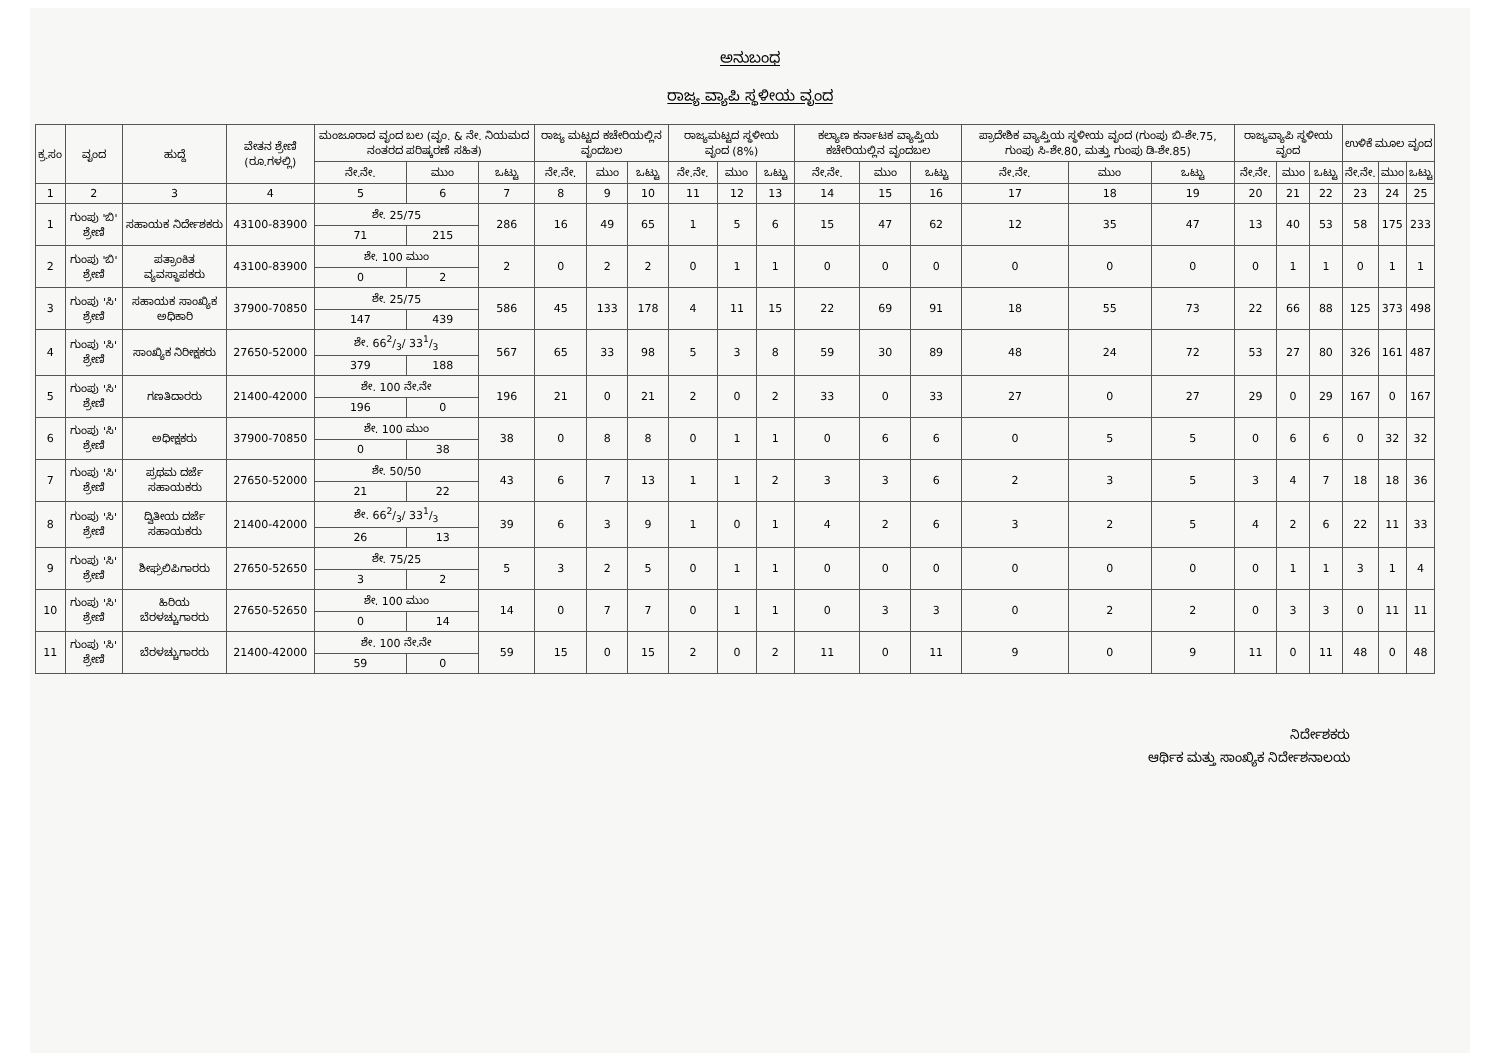ಅನುಬಂಧ
ರಾಜ್ಯ ವ್ಯಾಪಿ ಸ್ಥಳೀಯ ವೃಂದ
| ಕ್ರ.ಸಂ | ವೃಂದ | ಹುದ್ದೆ | ವೇತನ ಶ್ರೇಣಿ (ರೂ.ಗಳಲ್ಲಿ) | ಮಂಜೂರಾದ ವೃಂದ ಬಲ (ವೃಂ. & ನೇ. ನಿಯಮದ ನಂತರದ ಪರಿಷ್ಕರಣೆ ಸಹಿತ) | | | ರಾಜ್ಯ ಮಟ್ಟದ ಕಚೇರಿಯಲ್ಲಿನ ವೃಂದಬಲ | | | ರಾಜ್ಯಮಟ್ಟದ ಸ್ಥಳೀಯ ವೃಂದ (8%) | | | ಕಲ್ಯಾಣ ಕರ್ನಾಟಕ ವ್ಯಾಪ್ತಿಯ ಕಚೇರಿಯಲ್ಲಿನ ವೃಂದಬಲ | | | ಪ್ರಾದೇಶಿಕ ವ್ಯಾಪ್ತಿಯ ಸ್ಥಳೀಯ ವೃಂದ (ಗುಂಪು ಬಿ-ಶೇ.75, ಗುಂಪು ಸಿ-ಶೇ.80, ಮತ್ತು ಗುಂಪು ಡಿ-ಶೇ.85) | | | ರಾಜ್ಯವ್ಯಾಪಿ ಸ್ಥಳೀಯ ವೃಂದ | | | ಉಳಿಕೆ ಮೂಲ ವೃಂದ | | |
| --- | --- | --- | --- | --- | --- | --- | --- | --- | --- | --- | --- | --- | --- | --- | --- | --- | --- | --- | --- | --- | --- | --- | --- | --- |
| | | | | ನೇ.ನೇ. | ಮುಂ | ಒಟ್ಟು | ನೇ.ನೇ. | ಮುಂ | ಒಟ್ಟು | ನೇ.ನೇ. | ಮುಂ | ಒಟ್ಟು | ನೇ.ನೇ. | ಮುಂ | ಒಟ್ಟು | ನೇ.ನೇ. | ಮುಂ | ಒಟ್ಟು | ನೇ.ನೇ. | ಮುಂ | ಒಟ್ಟು | ನೇ.ನೇ. | ಮುಂ | ಒಟ್ಟು |
| 1 | 2 | 3 | 4 | 5 | 6 | 7 | 8 | 9 | 10 | 11 | 12 | 13 | 14 | 15 | 16 | 17 | 18 | 19 | 20 | 21 | 22 | 23 | 24 | 25 |
| 1 | ಗುಂಪು 'ಬಿ' ಶ್ರೇಣಿ | ಸಹಾಯಕ ನಿರ್ದೇಶಕರು | 43100-83900 | ಶೇ. 25/75 | | 286 | 16 | 49 | 65 | 1 | 5 | 6 | 15 | 47 | 62 | 12 | 35 | 47 | 13 | 40 | 53 | 58 | 175 | 233 |
| | | | | 71 | 215 | | | | | | | | | | | | | | | | | | | |
| 2 | ಗುಂಪು 'ಬಿ' ಶ್ರೇಣಿ | ಪತ್ರಾಂಕಿತ ವ್ಯವಸ್ಥಾಪಕರು | 43100-83900 | ಶೇ. 100 ಮುಂ | | 2 | 0 | 2 | 2 | 0 | 1 | 1 | 0 | 0 | 0 | 0 | 0 | 0 | 0 | 1 | 1 | 0 | 1 | 1 |
| | | | | 0 | 2 | | | | | | | | | | | | | | | | | | | |
| 3 | ಗುಂಪು 'ಸಿ' ಶ್ರೇಣಿ | ಸಹಾಯಕ ಸಾಂಖ್ಯಿಕ ಅಧಿಕಾರಿ | 37900-70850 | ಶೇ. 25/75 | | 586 | 45 | 133 | 178 | 4 | 11 | 15 | 22 | 69 | 91 | 18 | 55 | 73 | 22 | 66 | 88 | 125 | 373 | 498 |
| | | | | 147 | 439 | | | | | | | | | | | | | | | | | | | |
| 4 | ಗುಂಪು 'ಸಿ' ಶ್ರೇಣಿ | ಸಾಂಖ್ಯಿಕ ನಿರೀಕ್ಷಕರು | 27650-52000 | ಶೇ. 662/3/ 331/3 | | 567 | 65 | 33 | 98 | 5 | 3 | 8 | 59 | 30 | 89 | 48 | 24 | 72 | 53 | 27 | 80 | 326 | 161 | 487 |
| | | | | 379 | 188 | | | | | | | | | | | | | | | | | | | |
| 5 | ಗುಂಪು 'ಸಿ' ಶ್ರೇಣಿ | ಗಣತಿದಾರರು | 21400-42000 | ಶೇ. 100 ನೇ.ನೇ | | 196 | 21 | 0 | 21 | 2 | 0 | 2 | 33 | 0 | 33 | 27 | 0 | 27 | 29 | 0 | 29 | 167 | 0 | 167 |
| | | | | 196 | 0 | | | | | | | | | | | | | | | | | | | |
| 6 | ಗುಂಪು 'ಸಿ' ಶ್ರೇಣಿ | ಅಧೀಕ್ಷಕರು | 37900-70850 | ಶೇ. 100 ಮುಂ | | 38 | 0 | 8 | 8 | 0 | 1 | 1 | 0 | 6 | 6 | 0 | 5 | 5 | 0 | 6 | 6 | 0 | 32 | 32 |
| | | | | 0 | 38 | | | | | | | | | | | | | | | | | | | |
| 7 | ಗುಂಪು 'ಸಿ' ಶ್ರೇಣಿ | ಪ್ರಥಮ ದರ್ಜೆ ಸಹಾಯಕರು | 27650-52000 | ಶೇ. 50/50 | | 43 | 6 | 7 | 13 | 1 | 1 | 2 | 3 | 3 | 6 | 2 | 3 | 5 | 3 | 4 | 7 | 18 | 18 | 36 |
| | | | | 21 | 22 | | | | | | | | | | | | | | | | | | | |
| 8 | ಗುಂಪು 'ಸಿ' ಶ್ರೇಣಿ | ದ್ವಿತೀಯ ದರ್ಜೆ ಸಹಾಯಕರು | 21400-42000 | ಶೇ. 662/3/ 331/3 | | 39 | 6 | 3 | 9 | 1 | 0 | 1 | 4 | 2 | 6 | 3 | 2 | 5 | 4 | 2 | 6 | 22 | 11 | 33 |
| | | | | 26 | 13 | | | | | | | | | | | | | | | | | | | |
| 9 | ಗುಂಪು 'ಸಿ' ಶ್ರೇಣಿ | ಶೀಘ್ರಲಿಪಿಗಾರರು | 27650-52650 | ಶೇ. 75/25 | | 5 | 3 | 2 | 5 | 0 | 1 | 1 | 0 | 0 | 0 | 0 | 0 | 0 | 0 | 1 | 1 | 3 | 1 | 4 |
| | | | | 3 | 2 | | | | | | | | | | | | | | | | | | | |
| 10 | ಗುಂಪು 'ಸಿ' ಶ್ರೇಣಿ | ಹಿರಿಯ ಬೆರಳಚ್ಚುಗಾರರು | 27650-52650 | ಶೇ. 100 ಮುಂ | | 14 | 0 | 7 | 7 | 0 | 1 | 1 | 0 | 3 | 3 | 0 | 2 | 2 | 0 | 3 | 3 | 0 | 11 | 11 |
| | | | | 0 | 14 | | | | | | | | | | | | | | | | | | | |
| 11 | ಗುಂಪು 'ಸಿ' ಶ್ರೇಣಿ | ಬೆರಳಚ್ಚುಗಾರರು | 21400-42000 | ಶೇ. 100 ನೇ.ನೇ | | 59 | 15 | 0 | 15 | 2 | 0 | 2 | 11 | 0 | 11 | 9 | 0 | 9 | 11 | 0 | 11 | 48 | 0 | 48 |
| | | | | 59 | 0 | | | | | | | | | | | | | | | | | | | |
ನಿರ್ದೇಶಕರು
ಆರ್ಥಿಕ ಮತ್ತು ಸಾಂಖ್ಯಿಕ ನಿರ್ದೇಶನಾಲಯ